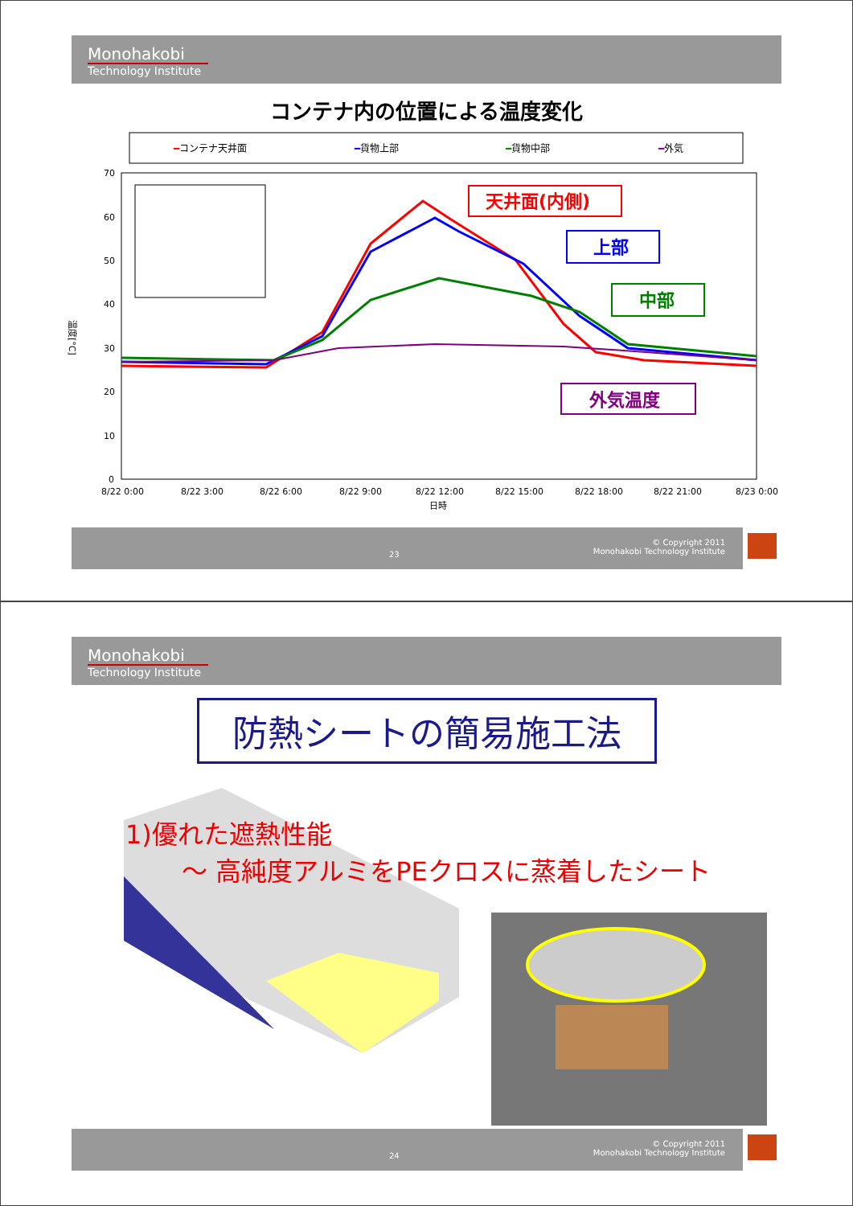Monohakobi
Technology Institute
コンテナ内の位置による温度変化
━コンテナ天井面
━貨物上部
━貨物中部
━外気
70
60
50
40
30
20
10
0
8/22 0:00
8/22 3:00
8/22 6:00
8/22 9:00
8/22 12:00
8/22 15:00
8/22 18:00
8/22 21:00
8/23 0:00
日時
温度[°C]
天井面(内側)
上部
中部
外気温度
23
© Copyright 2011
Monohakobi Technology Institute
Monohakobi
Technology Institute
防熱シートの簡易施工法
1)優れた遮熱性能
～ 高純度アルミをPEクロスに蒸着したシート
24
© Copyright 2011
Monohakobi Technology Institute